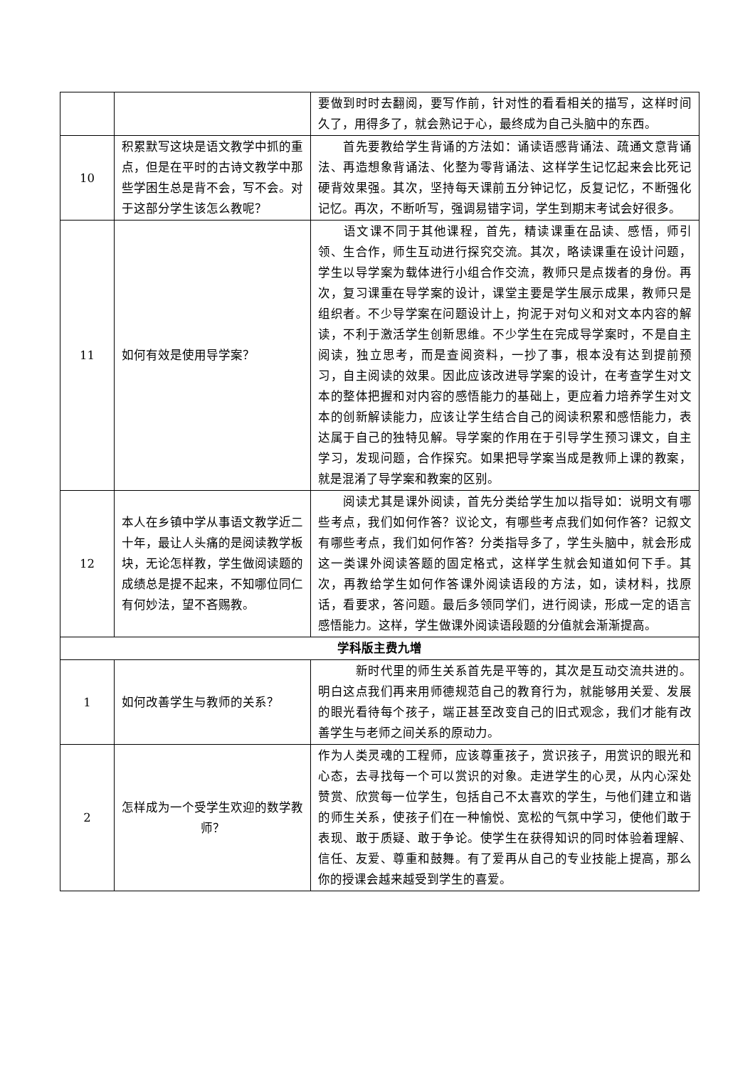| | | 要做到时时去翻阅，要写作前，针对性的看看相关的描写，这样时间久了，用得多了，就会熟记于心，最终成为自己头脑中的东西。 |
| 10 | 积累默写这块是语文教学中抓的重点，但是在平时的古诗文教学中那些学困生总是背不会，写不会。对于这部分学生该怎么教呢？ | 首先要教给学生背诵的方法如：诵读语感背诵法、疏通文意背诵法、再造想象背诵法、化整为零背诵法、这样学生记忆起来会比死记硬背效果强。其次，坚持每天课前五分钟记忆，反复记忆，不断强化记忆。再次，不断听写，强调易错字词，学生到期末考试会好很多。 |
| 11 | 如何有效是使用导学案？ | 语文课不同于其他课程，首先，精读课重在品读、感悟，师引领、生合作，师生互动进行探究交流。其次，略读课重在设计问题，学生以导学案为载体进行小组合作交流，教师只是点拨者的身份。再次，复习课重在导学案的设计，课堂主要是学生展示成果，教师只是组织者。不少导学案在问题设计上，拘泥于对句义和对文本内容的解读，不利于激活学生创新思维。不少学生在完成导学案时，不是自主阅读，独立思考，而是查阅资料，一抄了事，根本没有达到提前预习，自主阅读的效果。因此应该改进导学案的设计，在考查学生对文本的整体把握和对内容的感悟能力的基础上，更应着力培养学生对文本的创新解读能力，应该让学生结合自己的阅读积累和感悟能力，表达属于自己的独特见解。导学案的作用在于引导学生预习课文，自主学习，发现问题，合作探究。如果把导学案当成是教师上课的教案，就是混淆了导学案和教案的区别。 |
| 12 | 本人在乡镇中学从事语文教学近二十年，最让人头痛的是阅读教学板块，无论怎样教，学生做阅读题的成绩总是提不起来，不知哪位同仁有何妙法，望不吝赐教。 | 阅读尤其是课外阅读，首先分类给学生加以指导如：说明文有哪些考点，我们如何作答？议论文，有哪些考点我们如何作答？记叙文有哪些考点，我们如何作答？分类指导多了，学生头脑中，就会形成这一类课外阅读答题的固定格式，这样学生就会知道如何下手。其次，再教给学生如何作答课外阅读语段的方法，如，读材料，找原话，看要求，答问题。最后多领同学们，进行阅读，形成一定的语言感悟能力。这样，学生做课外阅读语段题的分值就会渐渐提高。 |
| 学科版主费九增 | | |
| 1 | 如何改善学生与教师的关系？ | 新时代里的师生关系首先是平等的，其次是互动交流共进的。明白这点我们再来用师德规范自己的教育行为，就能够用关爱、发展的眼光看待每个孩子，端正甚至改变自己的旧式观念，我们才能有改善学生与老师之间关系的原动力。 |
| 2 | 怎样成为一个受学生欢迎的数学教师？ | 作为人类灵魂的工程师，应该尊重孩子，赏识孩子，用赏识的眼光和心态，去寻找每一个可以赏识的对象。走进学生的心灵，从内心深处赞赏、欣赏每一位学生，包括自己不太喜欢的学生，与他们建立和谐的师生关系，使孩子们在一种愉悦、宽松的气氛中学习，使他们敢于表现、敢于质疑、敢于争论。使学生在获得知识的同时体验着理解、信任、友爱、尊重和鼓舞。有了爱再从自己的专业技能上提高，那么你的授课会越来越受到学生的喜爱。 |